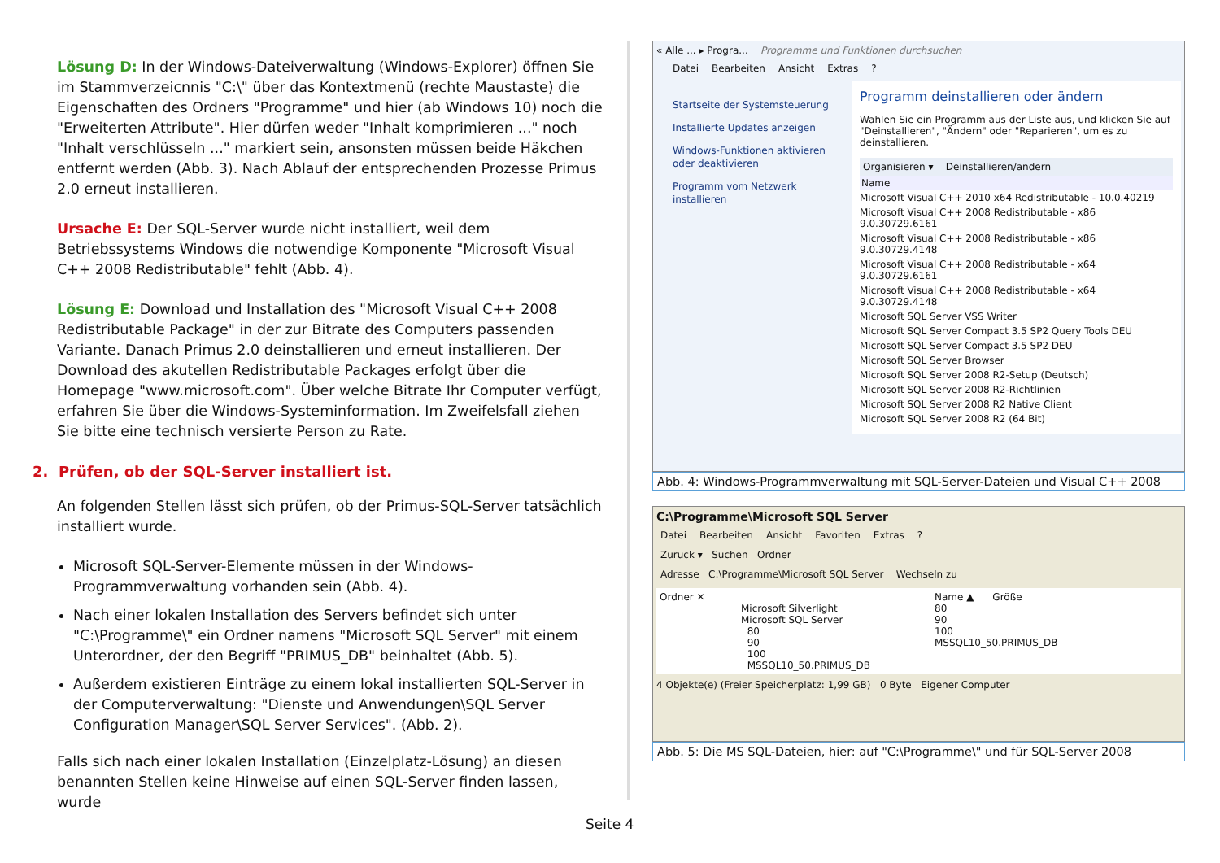Lösung D: In der Windows-Dateiverwaltung (Windows-Explorer) öffnen Sie im Stammverzeicnnis "C:\" über das Kontextmenü (rechte Maustaste) die Eigenschaften des Ordners "Programme" und hier (ab Windows 10) noch die "Erweiterten Attribute". Hier dürfen weder "Inhalt komprimieren ..." noch "Inhalt verschlüsseln ..." markiert sein, ansonsten müssen beide Häkchen entfernt werden (Abb. 3). Nach Ablauf der entsprechenden Prozesse Primus 2.0 erneut installieren.
Ursache E: Der SQL-Server wurde nicht installiert, weil dem Betriebssystems Windows die notwendige Komponente "Microsoft Visual C++ 2008 Redistributable" fehlt (Abb. 4).
Lösung E: Download und Installation des "Microsoft Visual C++ 2008 Redistributable Package" in der zur Bitrate des Computers passenden Variante. Danach Primus 2.0 deinstallieren und erneut installieren. Der Download des akutellen Redistributable Packages erfolgt über die Homepage "www.microsoft.com". Über welche Bitrate Ihr Computer verfügt, erfahren Sie über die Windows-Systeminformation. Im Zweifelsfall ziehen Sie bitte eine technisch versierte Person zu Rate.
2. Prüfen, ob der SQL-Server installiert ist.
An folgenden Stellen lässt sich prüfen, ob der Primus-SQL-Server tatsächlich installiert wurde.
Microsoft SQL-Server-Elemente müssen in der Windows-Programmverwaltung vorhanden sein (Abb. 4).
Nach einer lokalen Installation des Servers befindet sich unter "C:\Programme\" ein Ordner namens "Microsoft SQL Server" mit einem Unterordner, der den Begriff "PRIMUS_DB" beinhaltet (Abb. 5).
Außerdem existieren Einträge zu einem lokal installierten SQL-Server in der Computerverwaltung: "Dienste und Anwendungen\SQL Server Configuration Manager\SQL Server Services". (Abb. 2).
Falls sich nach einer lokalen Installation (Einzelplatz-Lösung) an diesen benannten Stellen keine Hinweise auf einen SQL-Server finden lassen, wurde
« Alle ... ▸ Progra... Programme und Funktionen durchsuchen
Datei Bearbeiten Ansicht Extras?
Startseite der Systemsteuerung
Installierte Updates anzeigen
Windows-Funktionen aktivieren oder deaktivieren
Programm vom Netzwerk installieren
Programm deinstallieren oder ändern
Wählen Sie ein Programm aus der Liste aus, und klicken Sie auf "Deinstallieren", "Ändern" oder "Reparieren", um es zu deinstallieren.
Organisieren ▾ Deinstallieren/ändern
Name
Microsoft Visual C++ 2010 x64 Redistributable - 10.0.40219
Microsoft Visual C++ 2008 Redistributable - x86 9.0.30729.6161
Microsoft Visual C++ 2008 Redistributable - x86 9.0.30729.4148
Microsoft Visual C++ 2008 Redistributable - x64 9.0.30729.6161
Microsoft Visual C++ 2008 Redistributable - x64 9.0.30729.4148
Microsoft SQL Server VSS Writer
Microsoft SQL Server Compact 3.5 SP2 Query Tools DEU
Microsoft SQL Server Compact 3.5 SP2 DEU
Microsoft SQL Server Browser
Microsoft SQL Server 2008 R2-Setup (Deutsch)
Microsoft SQL Server 2008 R2-Richtlinien
Microsoft SQL Server 2008 R2 Native Client
Microsoft SQL Server 2008 R2 (64 Bit)
Abb. 4: Windows-Programmverwaltung mit SQL-Server-Dateien und Visual C++ 2008
C:\Programme\Microsoft SQL Server
Datei Bearbeiten Ansicht Favoriten Extras?
Zurück ▾ Suchen Ordner
Adresse C:\Programme\Microsoft SQL Server Wechseln zu
Ordner ✕
Microsoft Silverlight
Microsoft SQL Server
80
90
100
MSSQL10_50.PRIMUS_DB
Name ▲ Größe
80
90
100
MSSQL10_50.PRIMUS_DB
4 Objekte(e) (Freier Speicherplatz: 1,99 GB) 0 Byte Eigener Computer
Abb. 5: Die MS SQL-Dateien, hier: auf "C:\Programme\" und für SQL-Server 2008
Seite 4